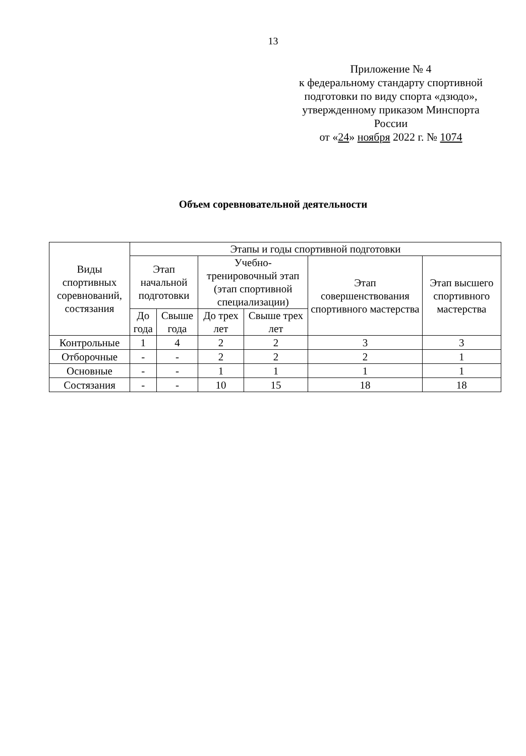13
Приложение № 4
к федеральному стандарту спортивной подготовки по виду спорта «дзюдо», утвержденному приказом Минспорта России
от «24» ноября 2022 г. № 1074
Объем соревновательной деятельности
| Виды спортивных соревнований, состязания | Этапы и годы спортивной подготовки | | | | | |
| --- | --- | --- | --- | --- | --- | --- |
| | Этап начальной подготовки | | Учебно-тренировочный этап (этап спортивной специализации) | | Этап совершенствования спортивного мастерства | Этап высшего спортивного мастерства |
| | До года | Свыше года | До трех лет | Свыше трех лет | | |
| Контрольные | 1 | 4 | 2 | 2 | 3 | 3 |
| Отборочные | - | - | 2 | 2 | 2 | 1 |
| Основные | - | - | 1 | 1 | 1 | 1 |
| Состязания | - | - | 10 | 15 | 18 | 18 |